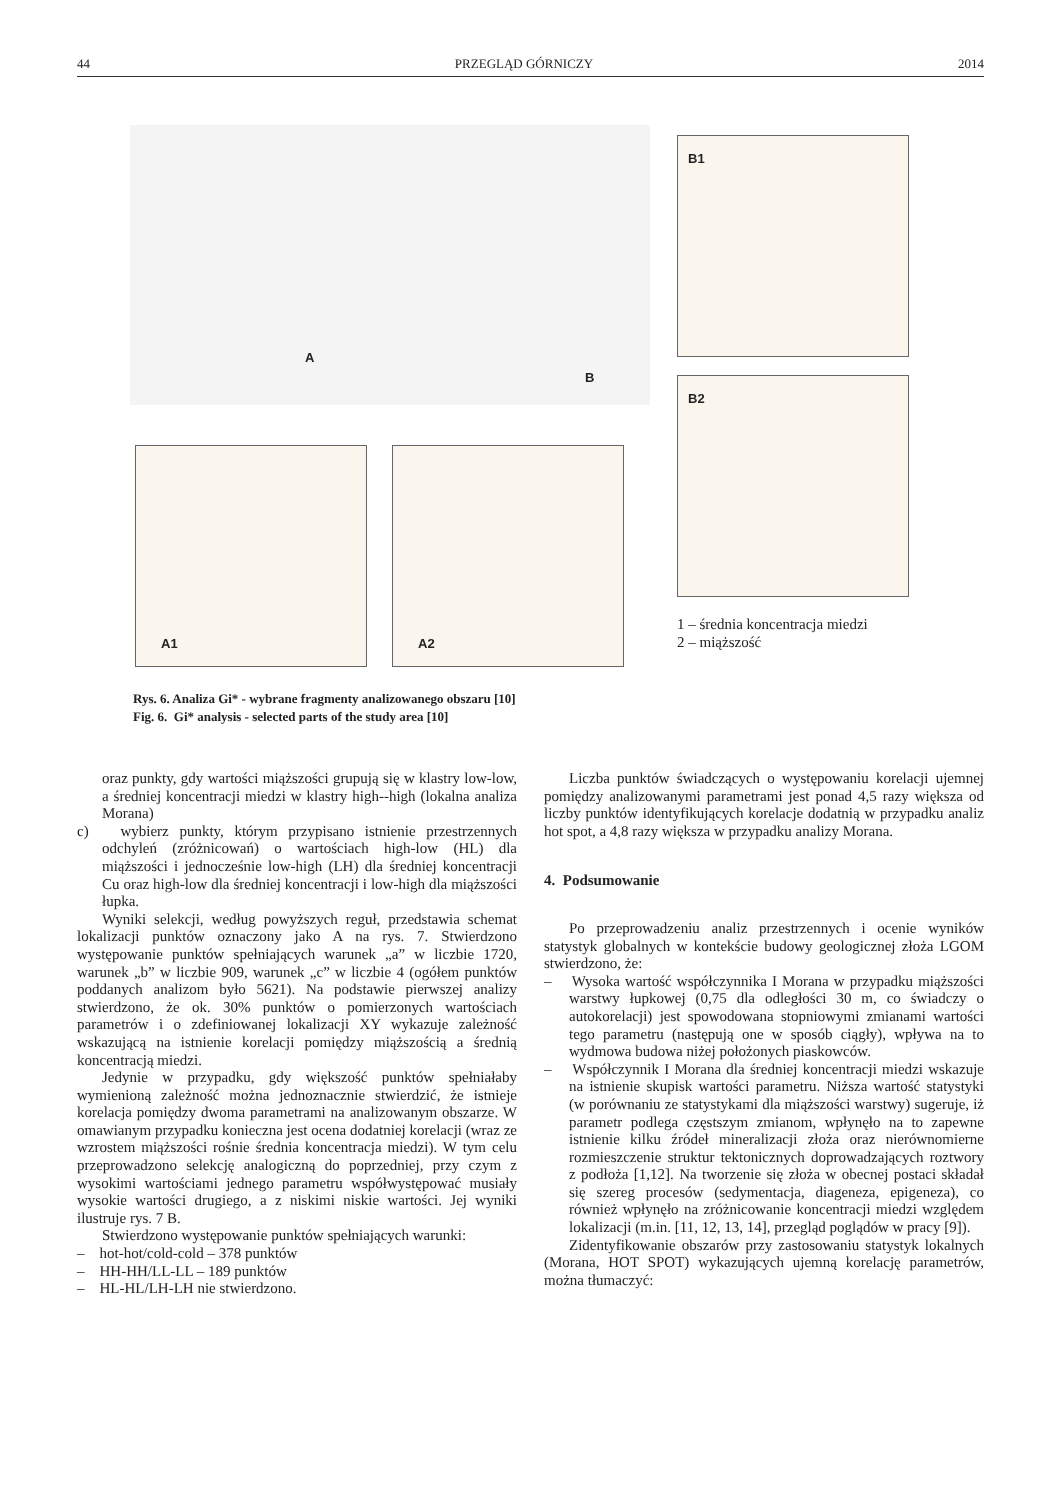44 PRZEGLĄD GÓRNICZY 2014
A
B
A1 A2
B1
B2
1 – średnia koncentracja miedzi
2 – miąższość
Rys. 6. Analiza Gi* - wybrane fragmenty analizowanego obszaru [10]
Fig. 6. Gi* analysis - selected parts of the study area [10]
oraz punkty, gdy wartości miąższości grupują się w klastry low-low, a średniej koncentracji miedzi w klastry high--high (lokalna analiza Morana)
c) wybierz punkty, którym przypisano istnienie przestrzennych odchyleń (zróżnicowań) o wartościach high-low (HL) dla miąższości i jednocześnie low-high (LH) dla średniej koncentracji Cu oraz high-low dla średniej koncentracji i low-high dla miąższości łupka.
Wyniki selekcji, według powyższych reguł, przedstawia schemat lokalizacji punktów oznaczony jako A na rys. 7. Stwierdzono występowanie punktów spełniających warunek „a” w liczbie 1720, warunek „b” w liczbie 909, warunek „c” w liczbie 4 (ogółem punktów poddanych analizom było 5621). Na podstawie pierwszej analizy stwierdzono, że ok. 30% punktów o pomierzonych wartościach parametrów i o zdefiniowanej lokalizacji XY wykazuje zależność wskazującą na istnienie korelacji pomiędzy miąższością a średnią koncentracją miedzi.
Jedynie w przypadku, gdy większość punktów spełniałaby wymienioną zależność można jednoznacznie stwierdzić, że istnieje korelacja pomiędzy dwoma parametrami na analizowanym obszarze. W omawianym przypadku konieczna jest ocena dodatniej korelacji (wraz ze wzrostem miąższości rośnie średnia koncentracja miedzi). W tym celu przeprowadzono selekcję analogiczną do poprzedniej, przy czym z wysokimi wartościami jednego parametru współwystępować musiały wysokie wartości drugiego, a z niskimi niskie wartości. Jej wyniki ilustruje rys. 7 B.
Stwierdzono występowanie punktów spełniających warunki:
– hot-hot/cold-cold – 378 punktów
– HH-HH/LL-LL – 189 punktów
– HL-HL/LH-LH nie stwierdzono.
Liczba punktów świadczących o występowaniu korelacji ujemnej pomiędzy analizowanymi parametrami jest ponad 4,5 razy większa od liczby punktów identyfikujących korelacje dodatnią w przypadku analiz hot spot, a 4,8 razy większa w przypadku analizy Morana.
4. Podsumowanie
Po przeprowadzeniu analiz przestrzennych i ocenie wyników statystyk globalnych w kontekście budowy geologicznej złoża LGOM stwierdzono, że:
– Wysoka wartość współczynnika I Morana w przypadku miąższości warstwy łupkowej (0,75 dla odległości 30 m, co świadczy o autokorelacji) jest spowodowana stopniowymi zmianami wartości tego parametru (następują one w sposób ciągły), wpływa na to wydmowa budowa niżej położonych piaskowców.
– Współczynnik I Morana dla średniej koncentracji miedzi wskazuje na istnienie skupisk wartości parametru. Niższa wartość statystyki (w porównaniu ze statystykami dla miąższości warstwy) sugeruje, iż parametr podlega częstszym zmianom, wpłynęło na to zapewne istnienie kilku źródeł mineralizacji złoża oraz nierównomierne rozmieszczenie struktur tektonicznych doprowadzających roztwory z podłoża [1,12]. Na tworzenie się złoża w obecnej postaci składał się szereg procesów (sedymentacja, diageneza, epigeneza), co również wpłynęło na zróżnicowanie koncentracji miedzi względem lokalizacji (m.in. [11, 12, 13, 14], przegląd poglądów w pracy [9]).
Zidentyfikowanie obszarów przy zastosowaniu statystyk lokalnych (Morana, HOT SPOT) wykazujących ujemną korelację parametrów, można tłumaczyć: